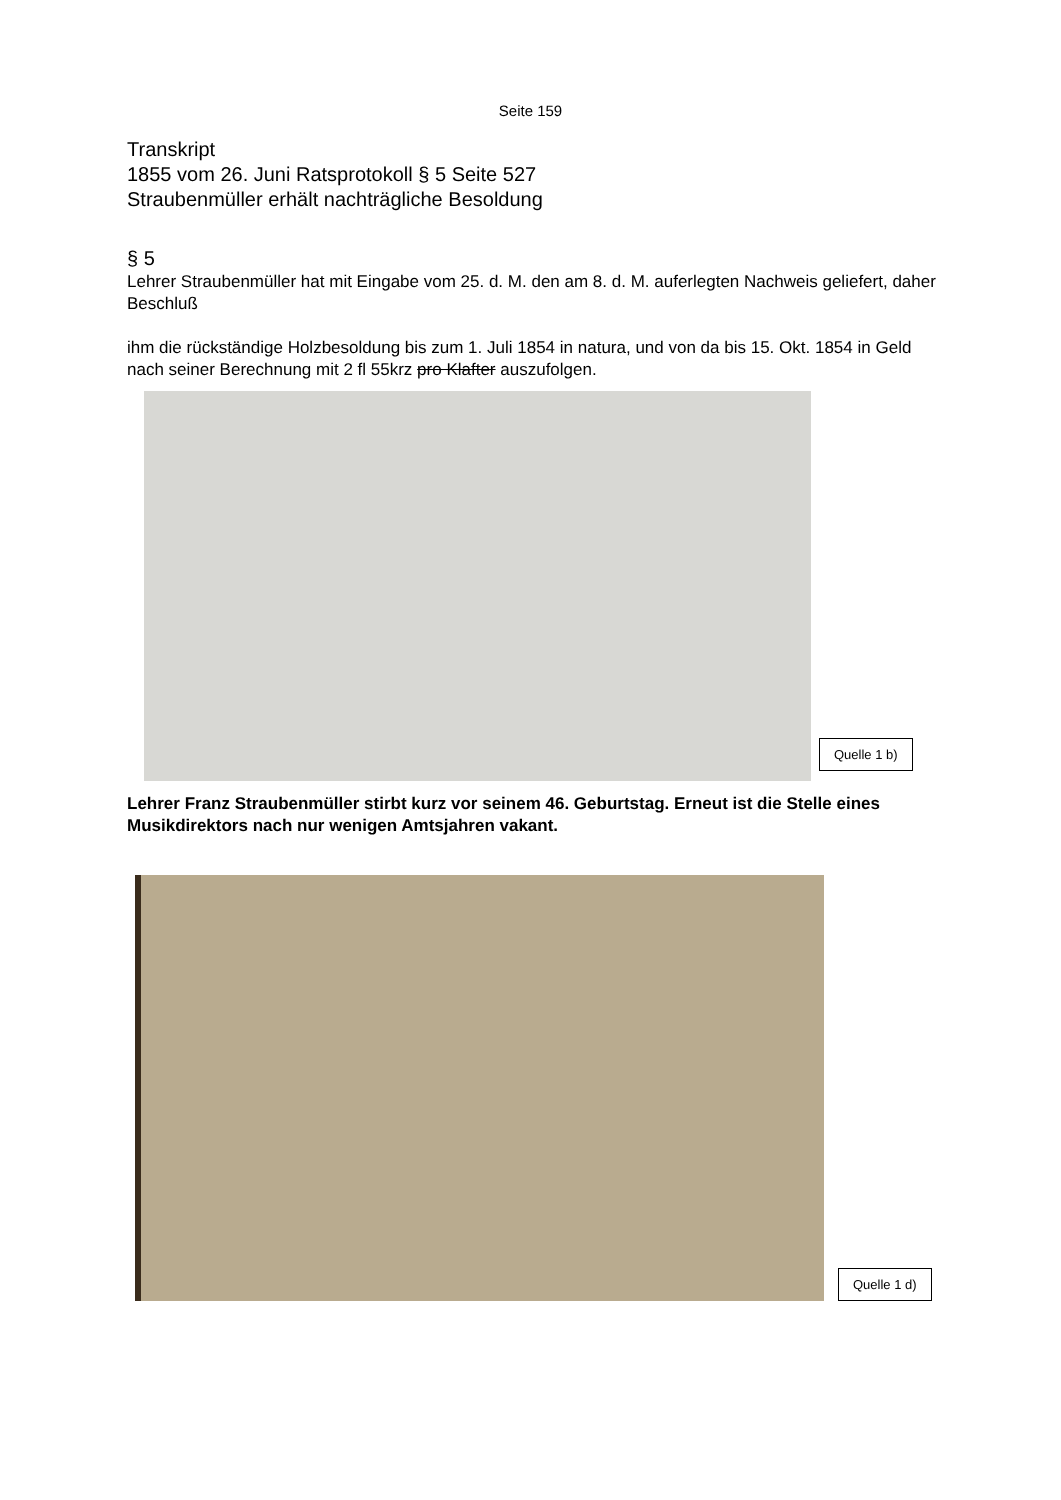Seite 159
Transkript
1855 vom 26. Juni Ratsprotokoll § 5 Seite 527
Straubenmüller erhält nachträgliche Besoldung
§ 5
Lehrer Straubenmüller hat mit Eingabe vom 25. d. M. den am 8. d. M. auferlegten Nachweis geliefert, daher
Beschluß
ihm die rückständige Holzbesoldung bis zum 1. Juli 1854 in natura, und von da bis 15. Okt. 1854 in Geld nach seiner Berechnung mit 2 fl 55krz pro Klafter auszufolgen.
Quelle 1 b)
Lehrer Franz Straubenmüller stirbt kurz vor seinem 46. Geburtstag. Erneut ist die Stelle eines Musikdirektors nach nur wenigen Amtsjahren vakant.
Quelle 1 d)